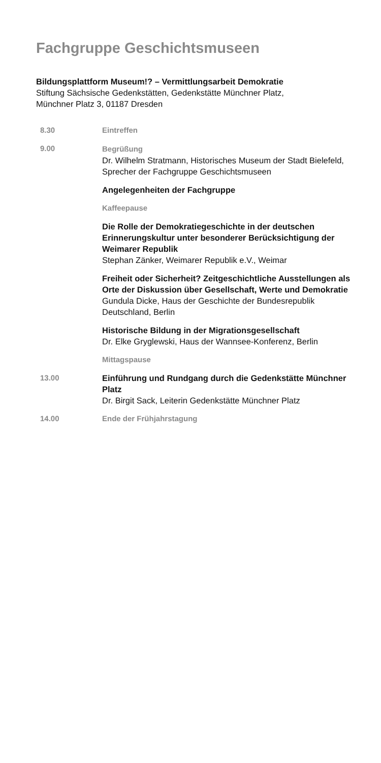Fachgruppe Geschichtsmuseen
Bildungsplattform Museum!? – Vermittlungsarbeit Demokratie
Stiftung Sächsische Gedenkstätten, Gedenkstätte Münchner Platz,
Münchner Platz 3, 01187 Dresden
8.30 Eintreffen
9.00 Begrüßung
Dr. Wilhelm Stratmann, Historisches Museum der Stadt Bielefeld, Sprecher der Fachgruppe Geschichtsmuseen
Angelegenheiten der Fachgruppe
Kaffeepause
Die Rolle der Demokratiegeschichte in der deutschen Erinnerungskultur unter besonderer Berücksichtigung der Weimarer Republik
Stephan Zänker, Weimarer Republik e.V., Weimar
Freiheit oder Sicherheit? Zeitgeschichtliche Ausstellun­gen als Orte der Diskussion über Gesellschaft, Werte und Demokratie
Gundula Dicke, Haus der Geschichte der Bundes­republik Deutschland, Berlin
Historische Bildung in der Migrationsgesellschaft
Dr. Elke Gryglewski, Haus der Wannsee-Konferenz, Berlin
Mittagspause
13.00 Einführung und Rundgang durch die Gedenkstätte Münchner Platz
Dr. Birgit Sack, Leiterin Gedenkstätte Münchner Platz
14.00 Ende der Frühjahrstagung